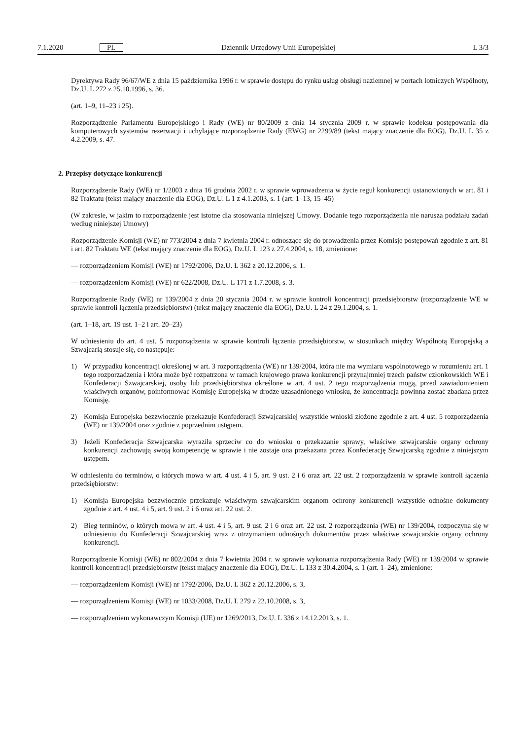7.1.2020 PL Dziennik Urzędowy Unii Europejskiej L 3/3
Dyrektywa Rady 96/67/WE z dnia 15 października 1996 r. w sprawie dostępu do rynku usług obsługi naziemnej w portach lotniczych Wspólnoty, Dz.U. L 272 z 25.10.1996, s. 36.
(art. 1–9, 11–23 i 25).
Rozporządzenie Parlamentu Europejskiego i Rady (WE) nr 80/2009 z dnia 14 stycznia 2009 r. w sprawie kodeksu postępowania dla komputerowych systemów rezerwacji i uchylające rozporządzenie Rady (EWG) nr 2299/89 (tekst mający znaczenie dla EOG), Dz.U. L 35 z 4.2.2009, s. 47.
2. Przepisy dotyczące konkurencji
Rozporządzenie Rady (WE) nr 1/2003 z dnia 16 grudnia 2002 r. w sprawie wprowadzenia w życie reguł konkurencji ustanowionych w art. 81 i 82 Traktatu (tekst mający znaczenie dla EOG), Dz.U. L 1 z 4.1.2003, s. 1 (art. 1–13, 15–45)
(W zakresie, w jakim to rozporządzenie jest istotne dla stosowania niniejszej Umowy. Dodanie tego rozporządzenia nie narusza podziału zadań według niniejszej Umowy)
Rozporządzenie Komisji (WE) nr 773/2004 z dnia 7 kwietnia 2004 r. odnoszące się do prowadzenia przez Komisję postępowań zgodnie z art. 81 i art. 82 Traktatu WE (tekst mający znaczenie dla EOG), Dz.U. L 123 z 27.4.2004, s. 18, zmienione:
— rozporządzeniem Komisji (WE) nr 1792/2006, Dz.U. L 362 z 20.12.2006, s. 1.
— rozporządzeniem Komisji (WE) nr 622/2008, Dz.U. L 171 z 1.7.2008, s. 3.
Rozporządzenie Rady (WE) nr 139/2004 z dnia 20 stycznia 2004 r. w sprawie kontroli koncentracji przedsiębiorstw (rozporządzenie WE w sprawie kontroli łączenia przedsiębiorstw) (tekst mający znaczenie dla EOG), Dz.U. L 24 z 29.1.2004, s. 1.
(art. 1–18, art. 19 ust. 1–2 i art. 20–23)
W odniesieniu do art. 4 ust. 5 rozporządzenia w sprawie kontroli łączenia przedsiębiorstw, w stosunkach między Wspólnotą Europejską a Szwajcarią stosuje się, co następuje:
1) W przypadku koncentracji określonej w art. 3 rozporządzenia (WE) nr 139/2004, która nie ma wymiaru wspólnotowego w rozumieniu art. 1 tego rozporządzenia i która może być rozpatrzona w ramach krajowego prawa konkurencji przynajmniej trzech państw członkowskich WE i Konfederacji Szwajcarskiej, osoby lub przedsiębiorstwa określone w art. 4 ust. 2 tego rozporządzenia mogą, przed zawiadomieniem właściwych organów, poinformować Komisję Europejską w drodze uzasadnionego wniosku, że koncentracja powinna zostać zbadana przez Komisję.
2) Komisja Europejska bezzwłocznie przekazuje Konfederacji Szwajcarskiej wszystkie wnioski złożone zgodnie z art. 4 ust. 5 rozporządzenia (WE) nr 139/2004 oraz zgodnie z poprzednim ustępem.
3) Jeżeli Konfederacja Szwajcarska wyraziła sprzeciw co do wniosku o przekazanie sprawy, właściwe szwajcarskie organy ochrony konkurencji zachowują swoją kompetencję w sprawie i nie zostaje ona przekazana przez Konfederację Szwajcarską zgodnie z niniejszym ustępem.
W odniesieniu do terminów, o których mowa w art. 4 ust. 4 i 5, art. 9 ust. 2 i 6 oraz art. 22 ust. 2 rozporządzenia w sprawie kontroli łączenia przedsiębiorstw:
1) Komisja Europejska bezzwłocznie przekazuje właściwym szwajcarskim organom ochrony konkurencji wszystkie odnośne dokumenty zgodnie z art. 4 ust. 4 i 5, art. 9 ust. 2 i 6 oraz art. 22 ust. 2.
2) Bieg terminów, o których mowa w art. 4 ust. 4 i 5, art. 9 ust. 2 i 6 oraz art. 22 ust. 2 rozporządzenia (WE) nr 139/2004, rozpoczyna się w odniesieniu do Konfederacji Szwajcarskiej wraz z otrzymaniem odnośnych dokumentów przez właściwe szwajcarskie organy ochrony konkurencji.
Rozporządzenie Komisji (WE) nr 802/2004 z dnia 7 kwietnia 2004 r. w sprawie wykonania rozporządzenia Rady (WE) nr 139/2004 w sprawie kontroli koncentracji przedsiębiorstw (tekst mający znaczenie dla EOG), Dz.U. L 133 z 30.4.2004, s. 1 (art. 1–24), zmienione:
— rozporządzeniem Komisji (WE) nr 1792/2006, Dz.U. L 362 z 20.12.2006, s. 3,
— rozporządzeniem Komisji (WE) nr 1033/2008, Dz.U. L 279 z 22.10.2008, s. 3,
— rozporządzeniem wykonawczym Komisji (UE) nr 1269/2013, Dz.U. L 336 z 14.12.2013, s. 1.